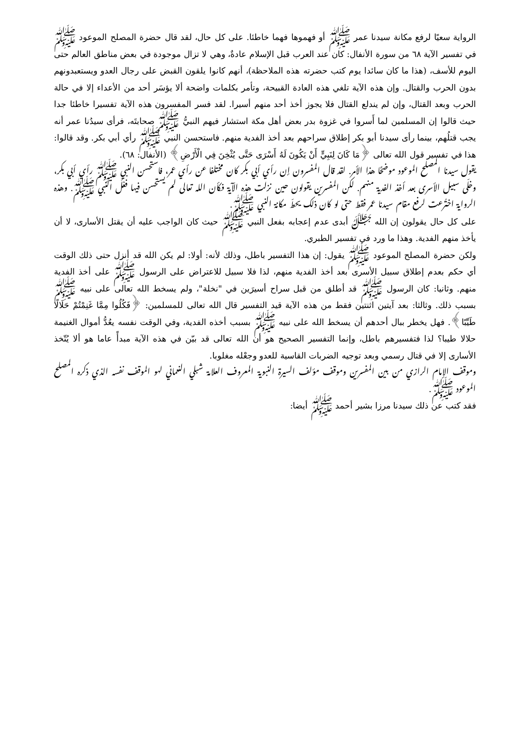الرواية سعيًا لرفع مكانة سيدنا عمر ﷺ أو فهموها فهما خاطئا. على كل حال، لقد قال حضرة المصلح الموعود ﷺ في تفسير الآية ٦٨ من سورة الأنفال: كان عند العرب قبل الإسلام عادةٌ، وهي لا تزال موجودة في بعض مناطق العالم حتى اليوم للأسف، (هذا ما كان سائدا يوم كتب حضرته هذه الملاحظة)، أنهم كانوا يلقون القبض على رجال العدو ويستعبدونهم بدون الحرب والقتال. وإن هذه الآية تلغي هذه العادة القبيحة، وتأمر بكلمات واضحة ألا يؤسَر أحد من الأعداء إلا في حالة الحرب وبعد القتال، وإن لم يندلع القتال فلا يجوز أخذ أحد منهم أسيرا. لقد فسر المفسرون هذه الآية تفسيرا خاطئا جدا حيث قالوا إن المسلمين لما أَسروا في غزوة بدر بعض أهل مكة استشار فيهم النبيُّ ﷺ صحابتَه، فرأى سيدُنا عمر أنه يجب قتلُهم، بينما رأى سيدنا أبو بكر إطلاق سراحهم بعد أخذ الفدية منهم. فاستحسن النبي ﷺ رأي أبي بكر. وقد قالوا: هذا في تفسير قول الله تعالى ﴿مَا كَانَ لِنَبِيٍّ أَنْ يَكُونَ لَهُ أَسْرَى حَتَّى يُثْخِنَ فِي الْأَرْضِ﴾ (الأنفال: ٦٨).
يقول سيدنا المصلح الموعود موضحًا هذا الأمر. لقد قال المفسرون إن رأي أبي بكر كان مختلفا عن رأي عمر، فاستحسن النبي ﷺ رأي أبي بكر، وخلّى سبيل الأسرى بعد أخذ الفدية منهم. لكن المفسرين يقولون حين نزلت هذه الآية فكأن الله تعالى لم يستحسن فيها فعْلَ النبي ﷺ. وهذه الرواية اختُرعت لرفع مقام سيدنا عمر فقط حتى لو كان ذلك يحطّ مكانة النبي ﷺ.
على كل حال يقولون إن الله ﷻ أبدى عدم إعجابه بفعل النبي ﷺ حيث كان الواجب عليه أن يقتل الأسارى، لا أن يأخذ منهم الفدية. وهذا ما ورد في تفسير الطبري.
ولكن حضرة المصلح الموعود ﷺ يقول: إن هذا التفسير باطل، وذلك لأنه: أولا: لم يكن الله قد أنزل حتى ذلك الوقت أي حكم بعدم إطلاق سبيل الأسرى بعد أخذ الفدية منهم، لذا فلا سبيل للاعتراض على الرسول ﷺ على أخذ الفدية منهم. وثانيا: كان الرسول ﷺ قد أطلق من قبل سراح أسيرَين في "نخلة"، ولم يسخط الله تعالى على نبيه ﷺ بسبب ذلك. وثالثا: بعد آيتين اثنتين فقط من هذه الآية قيد التفسير قال الله تعالى للمسلمين: ﴿فَكُلُوا مِمَّا غَنِمْتُمْ حَلَالًا طَيِّبًا﴾. فهل يخطر ببال أحدهم أن يسخط الله على نبيه ﷺ بسبب أخذه الفدية، وفي الوقت نفسه يعُدُّ أموال الغنيمة حلالا طيبا؟ لذا فتفسيرهم باطل، وإنما التفسير الصحيح هو أن الله تعالى قد بيّن في هذه الآية مبدأً عاما هو ألا يُتّخذ الأسارى إلا في قتال رسمي وبعد توجيه الضربات القاسية للعدو وجعْله مغلوبا.
وموقف الإمام الرازي من بين المفسرين وموقف مؤلف السيرة النبوية المعروف العلامة شبلي النعماني لهو الموقف نفسه الذي ذكره المصلح الموعود ﷺ.
فقد كتب عن ذلك سيدنا مرزا بشير أحمد ﷺ أيضا: